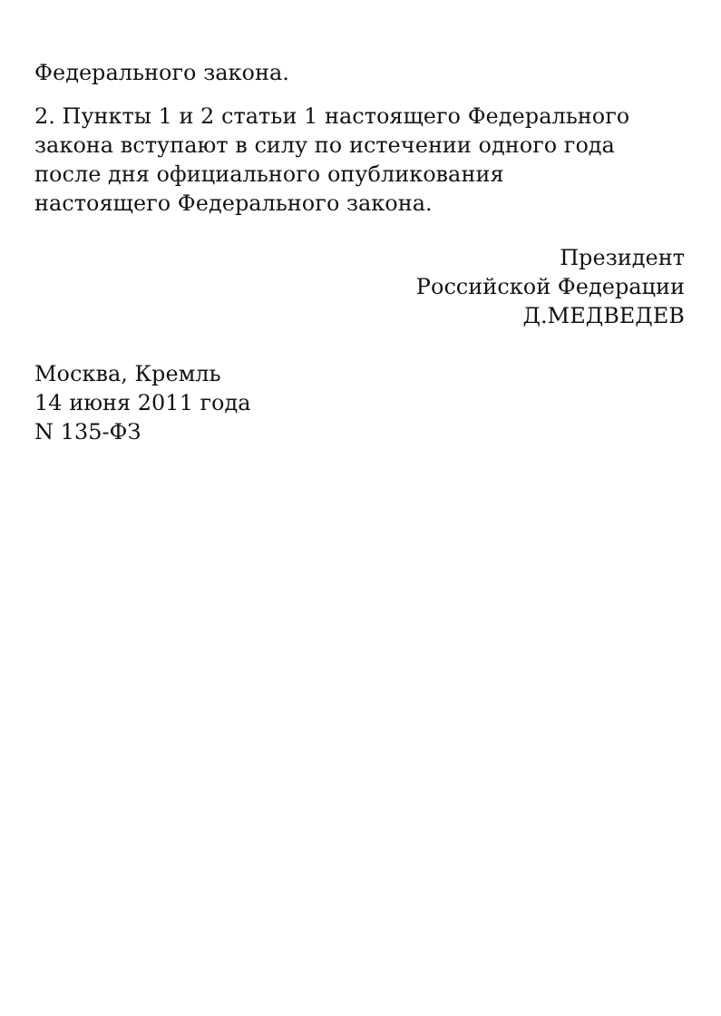Федерального закона.
2. Пункты 1 и 2 статьи 1 настоящего Федерального
закона вступают в силу по истечении одного года
после дня официального опубликования
настоящего Федерального закона.
Президент
Российской Федерации
Д.МЕДВЕДЕВ
Москва, Кремль
14 июня 2011 года
N 135-ФЗ